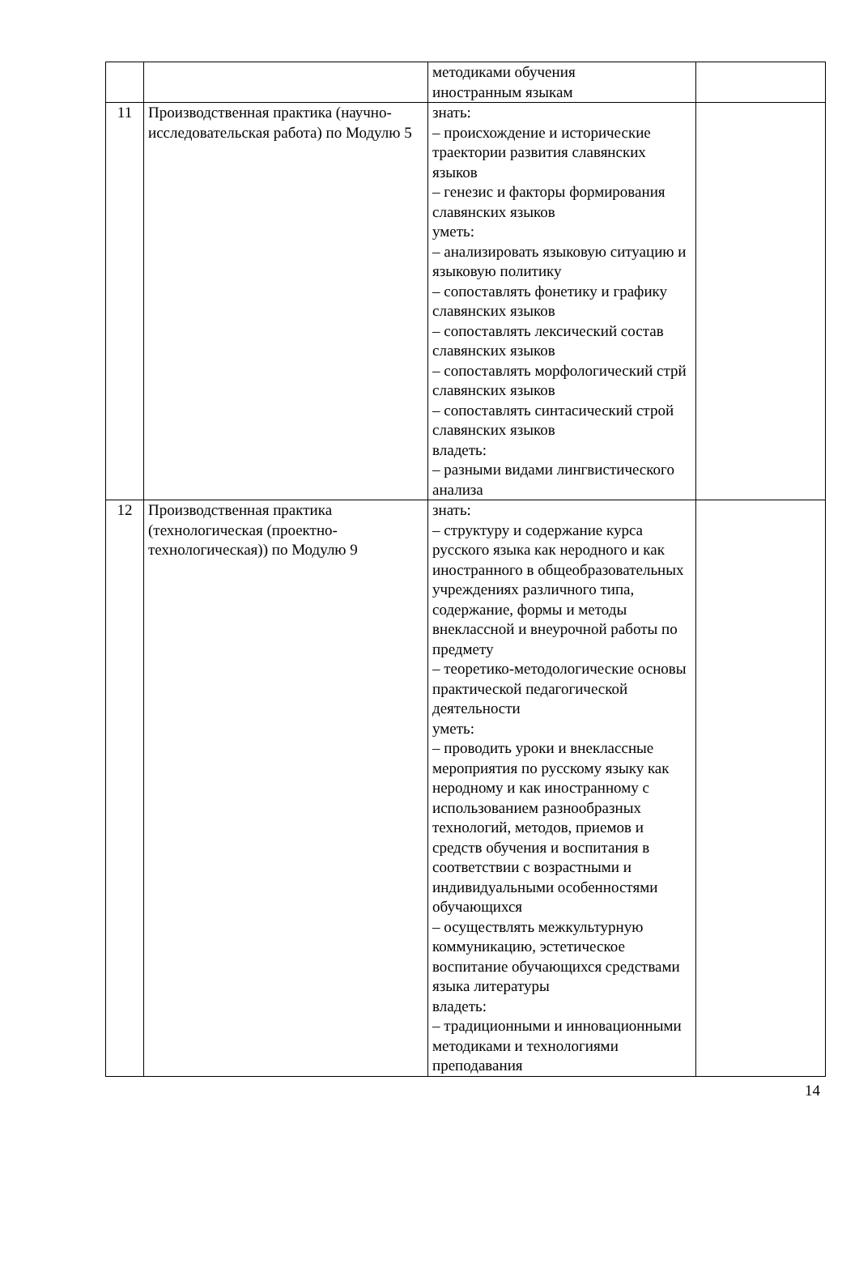| | | методиками обучения иностранным языкам | |
| 11 | Производственная практика (научно-исследовательская работа) по Модулю 5 | знать: – происхождение и исторические траектории развития славянских языков – генезис и факторы формирования славянских языков уметь: – анализировать языковую ситуацию и языковую политику – сопоставлять фонетику и графику славянских языков – сопоставлять лексический состав славянских языков – сопоставлять морфологический стрй славянских языков – сопоставлять синтасический строй славянских языков владеть: – разными видами лингвистического анализа | |
| 12 | Производственная практика (технологическая (проектно-технологическая)) по Модулю 9 | знать: – структуру и содержание курса русского языка как неродного и как иностранного в общеобразовательных учреждениях различного типа, содержание, формы и методы внеклассной и внеурочной работы по предмету – теоретико-методологические основы практической педагогической деятельности уметь: – проводить уроки и внеклассные мероприятия по русскому языку как неродному и как иностранному с использованием разнообразных технологий, методов, приемов и средств обучения и воспитания в соответствии с возрастными и индивидуальными особенностями обучающихся – осуществлять межкультурную коммуникацию, эстетическое воспитание обучающихся средствами языка литературы владеть: – традиционными и инновационными методиками и технологиями преподавания | |
14